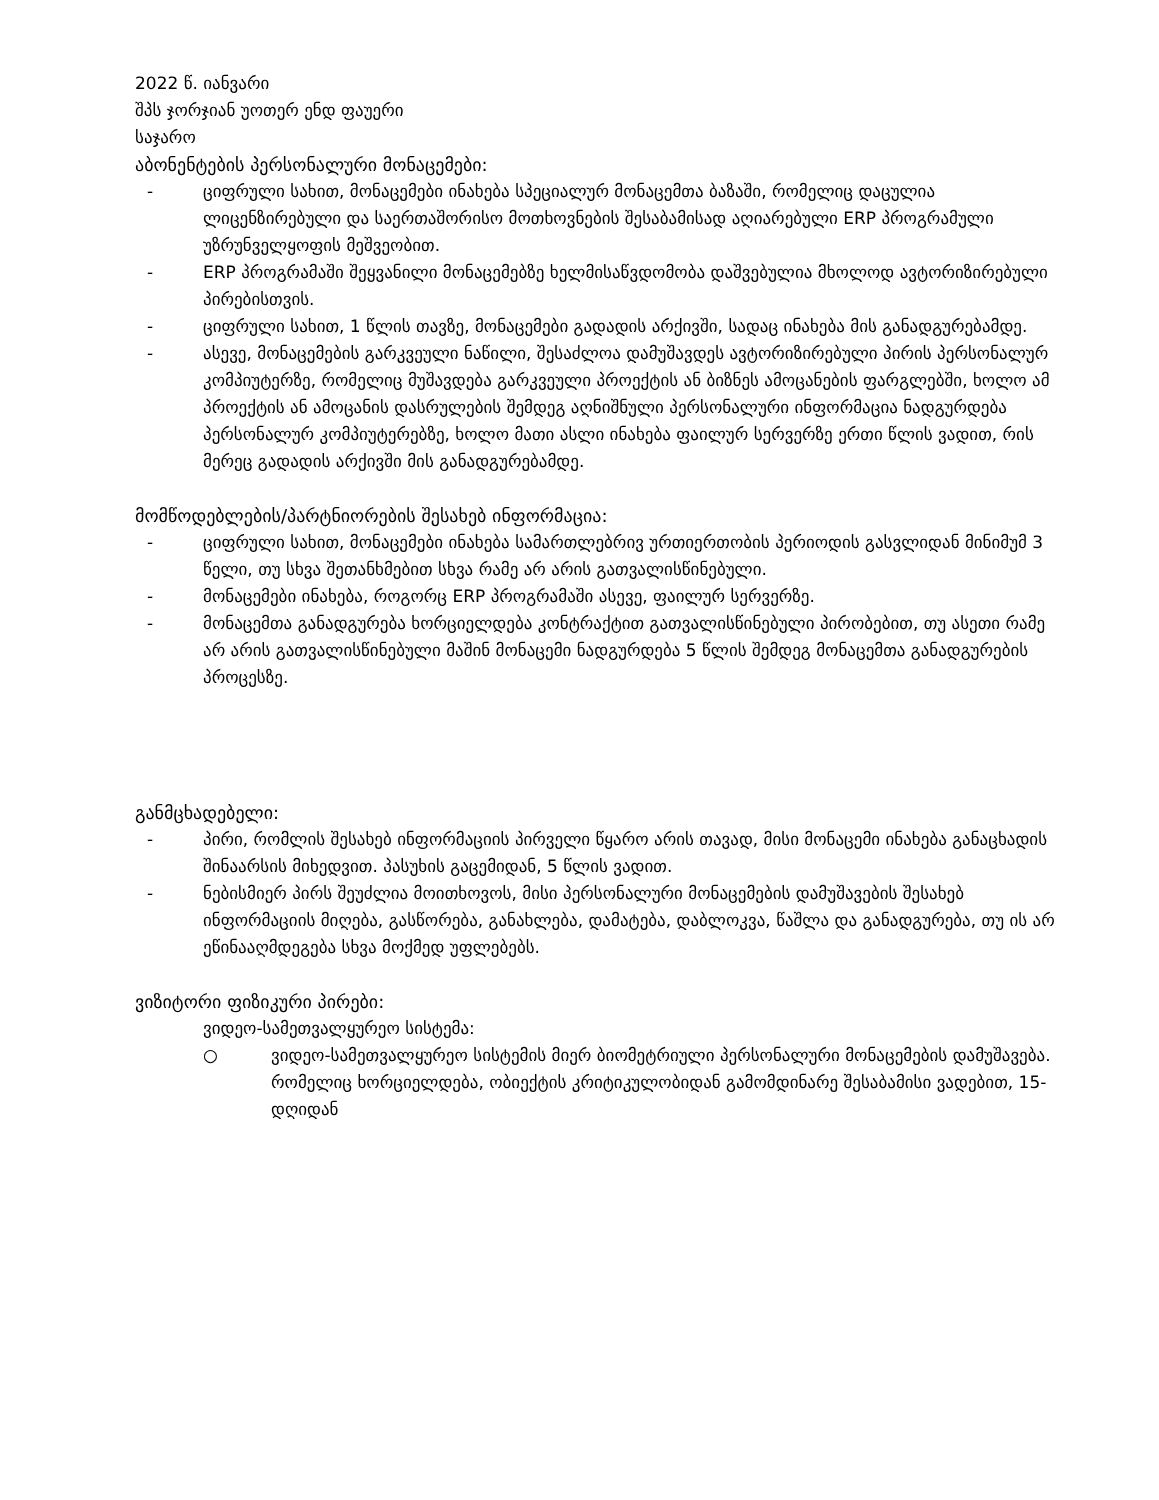2022 წ. იანვარი
შპს ჯორჯიან უოთერ ენდ ფაუერი
საჯარო
აბონენტების პერსონალური მონაცემები:
- ციფრული სახით, მონაცემები ინახება სპეციალურ მონაცემთა ბაზაში, რომელიც დაცულია ლიცენზირებული და საერთაშორისო მოთხოვნების შესაბამისად აღიარებული ERP პროგრამული უზრუნველყოფის მეშვეობით.
- ERP პროგრამაში შეყვანილი მონაცემებზე ხელმისაწვდომობა დაშვებულია მხოლოდ ავტორიზირებული პირებისთვის.
- ციფრული სახით, 1 წლის თავზე, მონაცემები გადადის არქივში, სადაც ინახება მის განადგურებამდე.
- ასევე, მონაცემების გარკვეული ნაწილი, შესაძლოა დამუშავდეს ავტორიზირებული პირის პერსონალურ კომპიუტერზე, რომელიც მუშავდება გარკვეული პროექტის ან ბიზნეს ამოცანების ფარგლებში, ხოლო ამ პროექტის ან ამოცანის დასრულების შემდეგ აღნიშნული პერსონალური ინფორმაცია ნადგურდება პერსონალურ კომპიუტერებზე, ხოლო მათი ასლი ინახება ფაილურ სერვერზე ერთი წლის ვადით, რის მერეც გადადის არქივში მის განადგურებამდე.
მომწოდებლების/პარტნიორების შესახებ ინფორმაცია:
- ციფრული სახით, მონაცემები ინახება სამართლებრივ ურთიერთობის პერიოდის გასვლიდან მინიმუმ 3 წელი, თუ სხვა შეთანხმებით სხვა რამე არ არის გათვალისწინებული.
- მონაცემები ინახება, როგორც ERP პროგრამაში ასევე, ფაილურ სერვერზე.
- მონაცემთა განადგურება ხორციელდება კონტრაქტით გათვალისწინებული პირობებით, თუ ასეთი რამე არ არის გათვალისწინებული მაშინ მონაცემი ნადგურდება 5 წლის შემდეგ მონაცემთა განადგურების პროცესზე.
განმცხადებელი:
- პირი, რომლის შესახებ ინფორმაციის პირველი წყარო არის თავად, მისი მონაცემი ინახება განაცხადის შინაარსის მიხედვით. პასუხის გაცემიდან, 5 წლის ვადით.
- ნებისმიერ პირს შეუძლია მოითხოვოს, მისი პერსონალური მონაცემების დამუშავების შესახებ ინფორმაციის მიღება, გასწორება, განახლება, დამატება, დაბლოკვა, წაშლა და განადგურება, თუ ის არ ეწინააღმდეგება სხვა მოქმედ უფლებებს.
ვიზიტორი ფიზიკური პირები:
ვიდეო-სამეთვალყურეო სისტემა:
○ ვიდეო-სამეთვალყურეო სისტემის მიერ ბიომეტრიული პერსონალური მონაცემების დამუშავება. რომელიც ხორციელდება, ობიექტის კრიტიკულობიდან გამომდინარე შესაბამისი ვადებით, 15-დღიდან